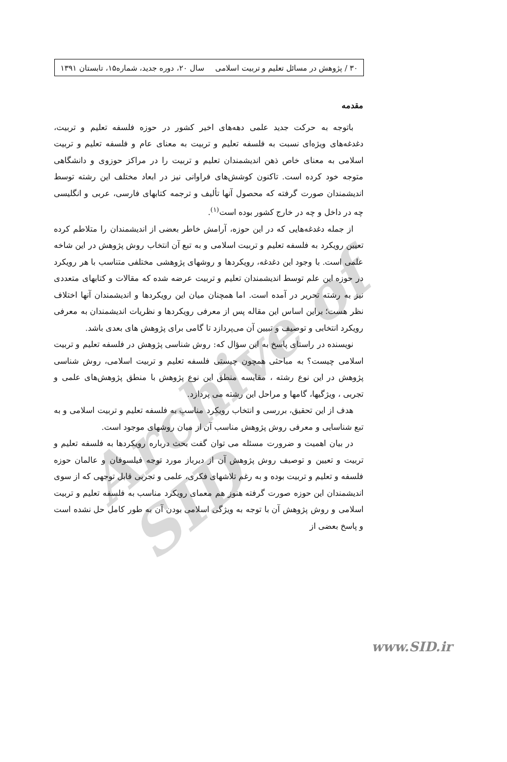Archive of SID
۳۰ / پژوهش در مسائل تعلیم و تربیت اسلامی سال ۲۰، دوره جدید، شماره۱۵، تابستان ۱۳۹۱
مقدمه
باتوجه به حرکت جدید علمی دهه‌های اخیر کشور در حوزه فلسفه تعلیم و تربیت، دغدغه‌های ویژه‌ای نسبت به فلسفه تعلیم و تربیت به معنای عام و فلسفه تعلیم و تربیت اسلامی به معنای خاص ذهن اندیشمندان تعلیم و تربیت را در مراکز حوزوی و دانشگاهی متوجه خود کرده است. تاکنون کوشش‌های فراوانی نیز در ابعاد مختلف این رشته توسط اندیشمندان صورت گرفته که محصول آنها تألیف و ترجمه کتابهای فارسی، عربی و انگلیسی چه در داخل و چه در خارج کشور بوده است<sup>(۱)</sup>.
از جمله دغدغه‌هایی که در این حوزه، آرامش خاطر بعضی از اندیشمندان را متلاطم کرده تعیین رویکرد به فلسفه تعلیم و تربیت اسلامی و به تبع آن انتخاب روش پژوهش در این شاخه علمی است. با وجود این دغدغه، رویکردها و روشهای پژوهشی مختلفی متناسب با هر رویکرد در حوزه این علم توسط اندیشمندان تعلیم و تربیت عرضه شده که مقالات و کتابهای متعددی نیز به رشته تحریر در آمده است. اما همچنان میان این رویکردها و اندیشمندان آنها اختلاف نظر هست؛ براین اساس این مقاله پس از معرفی رویکردها و نظریات اندیشمندان به معرفی رویکرد انتخابی و توصیف و تبیین آن می‌پردازد تا گامی برای پژوهش های بعدی باشد.
نویسنده در راستای پاسخ به این سؤال که: روش شناسی پژوهش در فلسفه تعلیم و تربیت اسلامی چیست؟ به مباحثی همچون چیستی فلسفه تعلیم و تربیت اسلامی، روش شناسی پژوهش در این نوع رشته ، مقایسه منطق این نوع پژوهش با منطق پژوهش‌های علمی و تجربی ، ویژگیها، گامها و مراحل این رشته می پردازد.
هدف از این تحقیق، بررسی و انتخاب رویکرد مناسب به فلسفه تعلیم و تربیت اسلامی و به تبع شناسایی و معرفی روش پژوهش مناسب آن از میان روشهای موجود است.
در بیان اهمیت و ضرورت مسئله می توان گفت بحث درباره رویکردها به فلسفه تعلیم و تربیت و تعیین و توصیف روش پژوهش آن از دیرباز مورد توجه فیلسوفان و عالمان حوزه فلسفه و تعلیم و تربیت بوده و به رغم تلاشهای فکری، علمی و تجربی قابل توجهی که از سوی اندیشمندان این حوزه صورت گرفته هنوز هم معمای رویکرد مناسب به فلسفه تعلیم و تربیت اسلامی و روش پژوهش آن با توجه به ویژگی اسلامی بودن آن به طور کامل حل نشده است و پاسخ بعضی از
www.SID.ir